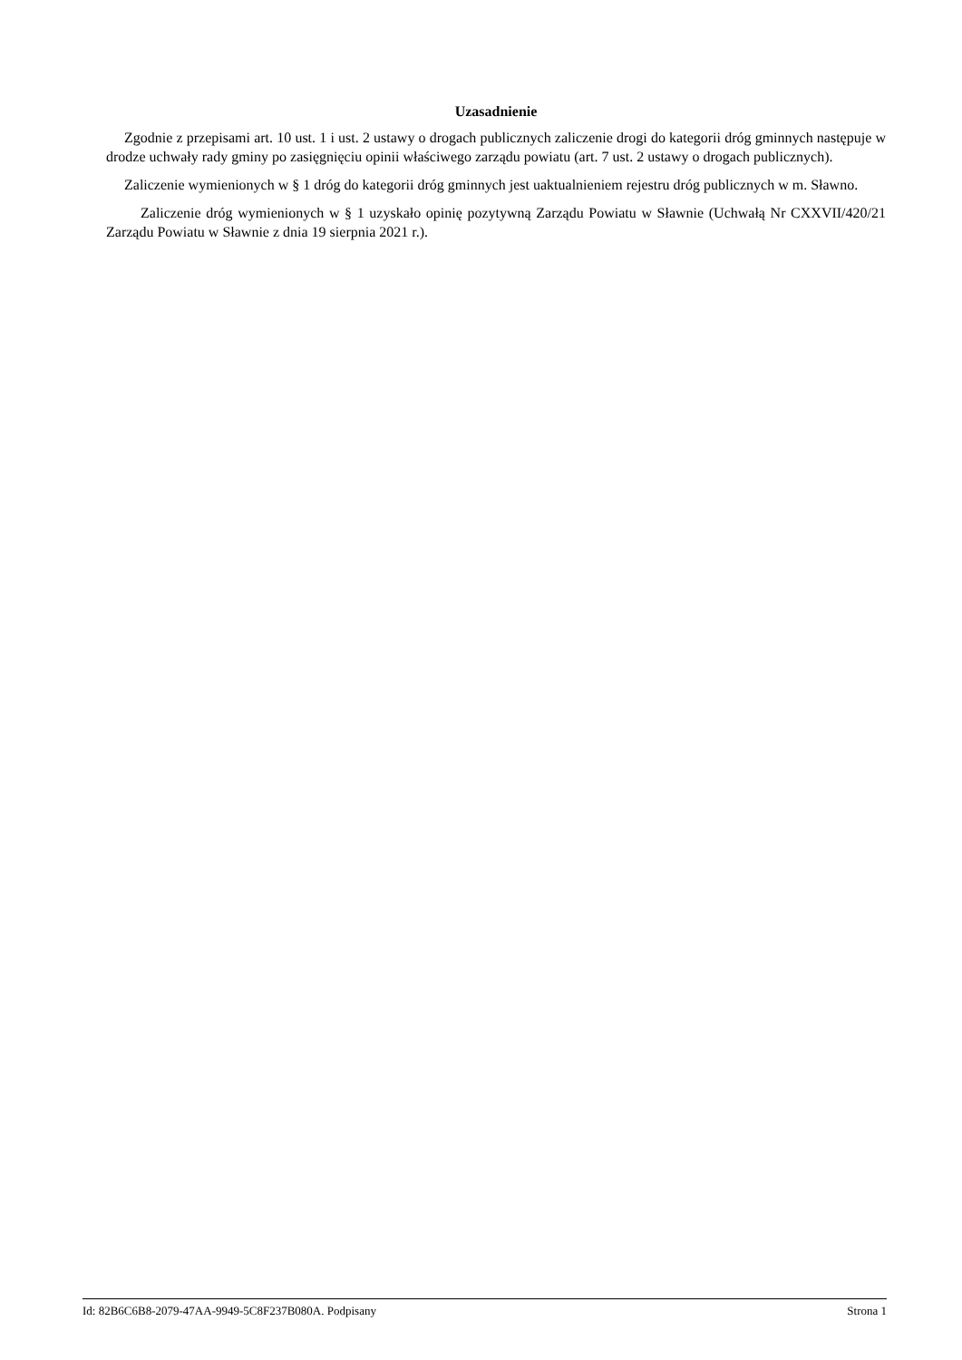Uzasadnienie
Zgodnie z przepisami art. 10 ust. 1 i ust. 2 ustawy o drogach publicznych zaliczenie drogi do kategorii dróg gminnych następuje w drodze uchwały rady gminy po zasięgnięciu opinii właściwego zarządu powiatu (art. 7 ust. 2 ustawy o drogach publicznych).
Zaliczenie wymienionych w § 1 dróg do kategorii dróg gminnych jest uaktualnieniem rejestru dróg publicznych w m. Sławno.
Zaliczenie dróg wymienionych w § 1 uzyskało opinię pozytywną Zarządu Powiatu w Sławnie (Uchwałą Nr CXXVII/420/21 Zarządu Powiatu w Sławnie z dnia 19 sierpnia 2021 r.).
Id: 82B6C6B8-2079-47AA-9949-5C8F237B080A. Podpisany Strona 1